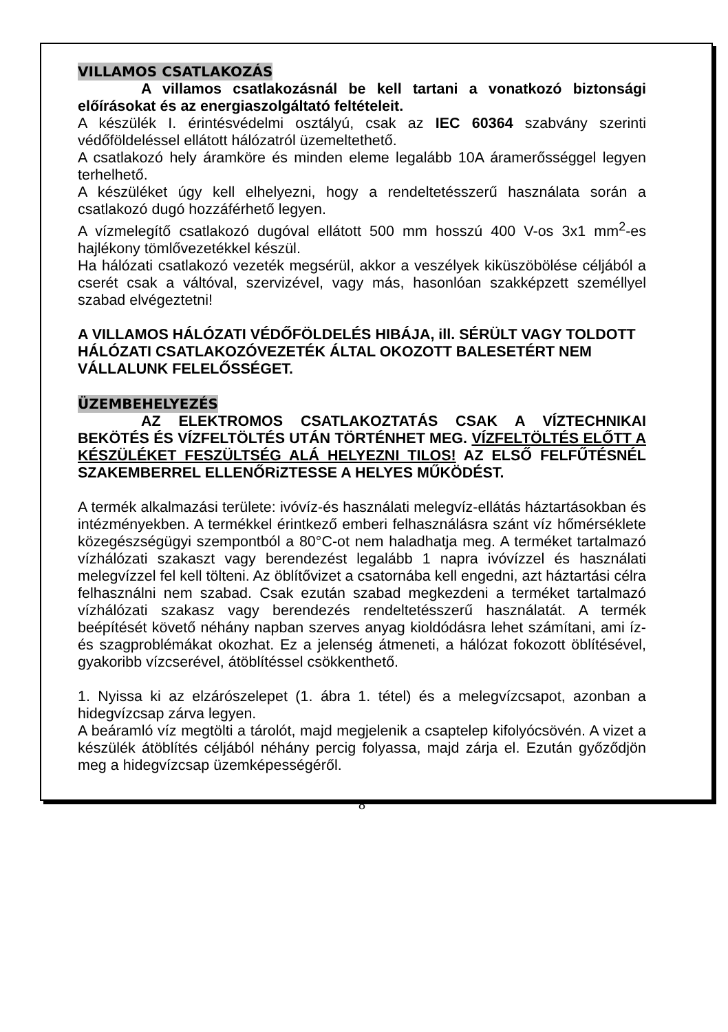VILLAMOS CSATLAKOZÁS
A villamos csatlakozásnál be kell tartani a vonatkozó biztonsági előírásokat és az energiaszolgáltató feltételeit.
A készülék I. érintésvédelmi osztályú, csak az IEC 60364 szabvány szerinti védőföldeléssel ellátott hálózatról üzemeltethető.
A csatlakozó hely áramköre és minden eleme legalább 10A áramerősséggel legyen terhelhető.
A készüléket úgy kell elhelyezni, hogy a rendeltetésszerű használata során a csatlakozó dugó hozzáférhető legyen.
A vízmelegítő csatlakozó dugóval ellátott 500 mm hosszú 400 V-os 3x1 mm<sup>2</sup>-es hajlékony tömlővezetékkel készül.
Ha hálózati csatlakozó vezeték megsérül, akkor a veszélyek kiküszöbölése céljából a cserét csak a váltóval, szervizével, vagy más, hasonlóan szakképzett személlyel szabad elvégeztetni!
A VILLAMOS HÁLÓZATI VÉDŐFÖLDELÉS HIBÁJA, ill. SÉRÜLT VAGY TOLDOTT HÁLÓZATI CSATLAKOZÓVEZETÉK ÁLTAL OKOZOTT BALESETÉRT NEM VÁLLALUNK FELELŐSSÉGET.
ÜZEMBEHELYEZÉS
AZ ELEKTROMOS CSATLAKOZTATÁS CSAK A VÍZTECHNIKAI BEKÖTÉS ÉS VÍZFELTÖLTÉS UTÁN TÖRTÉNHET MEG. VÍZFELTÖLTÉS ELŐTT A KÉSZÜLÉKET FESZÜLTSÉG ALÁ HELYEZNI TILOS! AZ ELSŐ FELFŰTÉSNÉL SZAKEMBERREL ELLENŐRiZTESSE A HELYES MŰKÖDÉST.
A termék alkalmazási területe: ivóvíz-és használati melegvíz-ellátás háztartásokban és intézményekben. A termékkel érintkező emberi felhasználásra szánt víz hőmérséklete közegészségügyi szempontból a 80°C-ot nem haladhatja meg. A terméket tartalmazó vízhálózati szakaszt vagy berendezést legalább 1 napra ivóvízzel és használati melegvízzel fel kell tölteni. Az öblítővizet a csatornába kell engedni, azt háztartási célra felhasználni nem szabad. Csak ezután szabad megkezdeni a terméket tartalmazó vízhálózati szakasz vagy berendezés rendeltetésszerű használatát. A termék beépítését követő néhány napban szerves anyag kioldódásra lehet számítani, ami íz- és szagproblémákat okozhat. Ez a jelenség átmeneti, a hálózat fokozott öblítésével, gyakoribb vízcserével, átöblítéssel csökkenthető.
1. Nyissa ki az elzárószelepet (1. ábra 1. tétel) és a melegvízcsapot, azonban a hidegvízcsap zárva legyen.
A beáramló víz megtölti a tárolót, majd megjelenik a csaptelep kifolyócsövén. A vizet a készülék átöblítés céljából néhány percig folyassa, majd zárja el. Ezután győződjön meg a hidegvízcsap üzemképességéről.
8